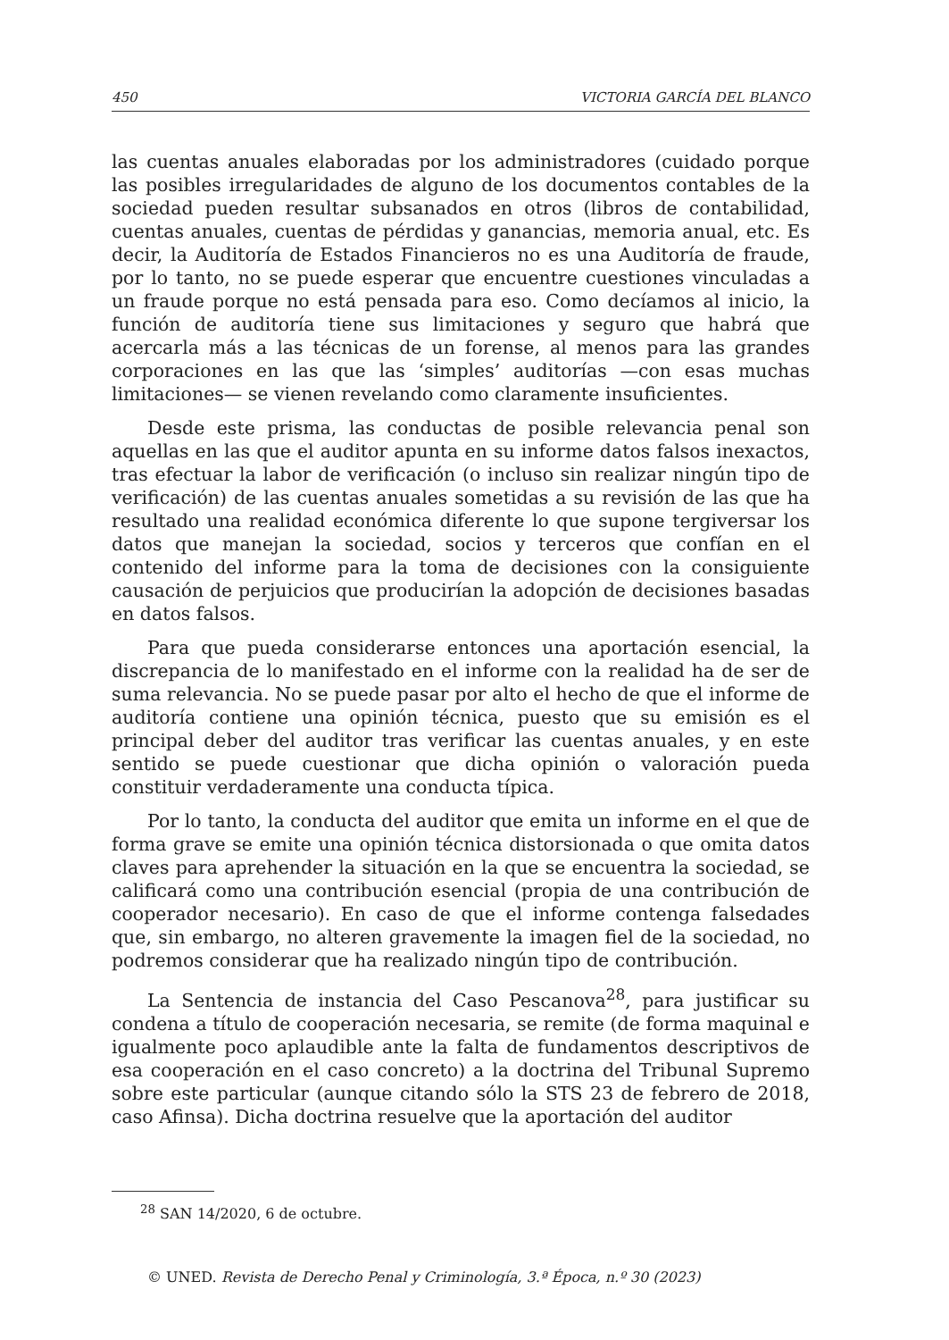450 VICTORIA GARCÍA DEL BLANCO
las cuentas anuales elaboradas por los administradores (cuidado porque las posibles irregularidades de alguno de los documentos contables de la sociedad pueden resultar subsanados en otros (libros de contabilidad, cuentas anuales, cuentas de pérdidas y ganancias, memoria anual, etc. Es decir, la Auditoría de Estados Financieros no es una Auditoría de fraude, por lo tanto, no se puede esperar que encuentre cuestiones vinculadas a un fraude porque no está pensada para eso. Como decíamos al inicio, la función de auditoría tiene sus limitaciones y seguro que habrá que acercarla más a las técnicas de un forense, al menos para las grandes corporaciones en las que las ‘simples’ auditorías —con esas muchas limitaciones— se vienen revelando como claramente insuficientes.
Desde este prisma, las conductas de posible relevancia penal son aquellas en las que el auditor apunta en su informe datos falsos inexactos, tras efectuar la labor de verificación (o incluso sin realizar ningún tipo de verificación) de las cuentas anuales sometidas a su revisión de las que ha resultado una realidad económica diferente lo que supone tergiversar los datos que manejan la sociedad, socios y terceros que confían en el contenido del informe para la toma de decisiones con la consiguiente causación de perjuicios que producirían la adopción de decisiones basadas en datos falsos.
Para que pueda considerarse entonces una aportación esencial, la discrepancia de lo manifestado en el informe con la realidad ha de ser de suma relevancia. No se puede pasar por alto el hecho de que el informe de auditoría contiene una opinión técnica, puesto que su emisión es el principal deber del auditor tras verificar las cuentas anuales, y en este sentido se puede cuestionar que dicha opinión o valoración pueda constituir verdaderamente una conducta típica.
Por lo tanto, la conducta del auditor que emita un informe en el que de forma grave se emite una opinión técnica distorsionada o que omita datos claves para aprehender la situación en la que se encuentra la sociedad, se calificará como una contribución esencial (propia de una contribución de cooperador necesario). En caso de que el informe contenga falsedades que, sin embargo, no alteren gravemente la imagen fiel de la sociedad, no podremos considerar que ha realizado ningún tipo de contribución.
La Sentencia de instancia del Caso Pescanova<sup>28</sup>, para justificar su condena a título de cooperación necesaria, se remite (de forma maquinal e igualmente poco aplaudible ante la falta de fundamentos descriptivos de esa cooperación en el caso concreto) a la doctrina del Tribunal Supremo sobre este particular (aunque citando sólo la STS 23 de febrero de 2018, caso Afinsa). Dicha doctrina resuelve que la aportación del auditor
<sup>28</sup> SAN 14/2020, 6 de octubre.
© UNED. Revista de Derecho Penal y Criminología, 3.ª Época, n.º 30 (2023)